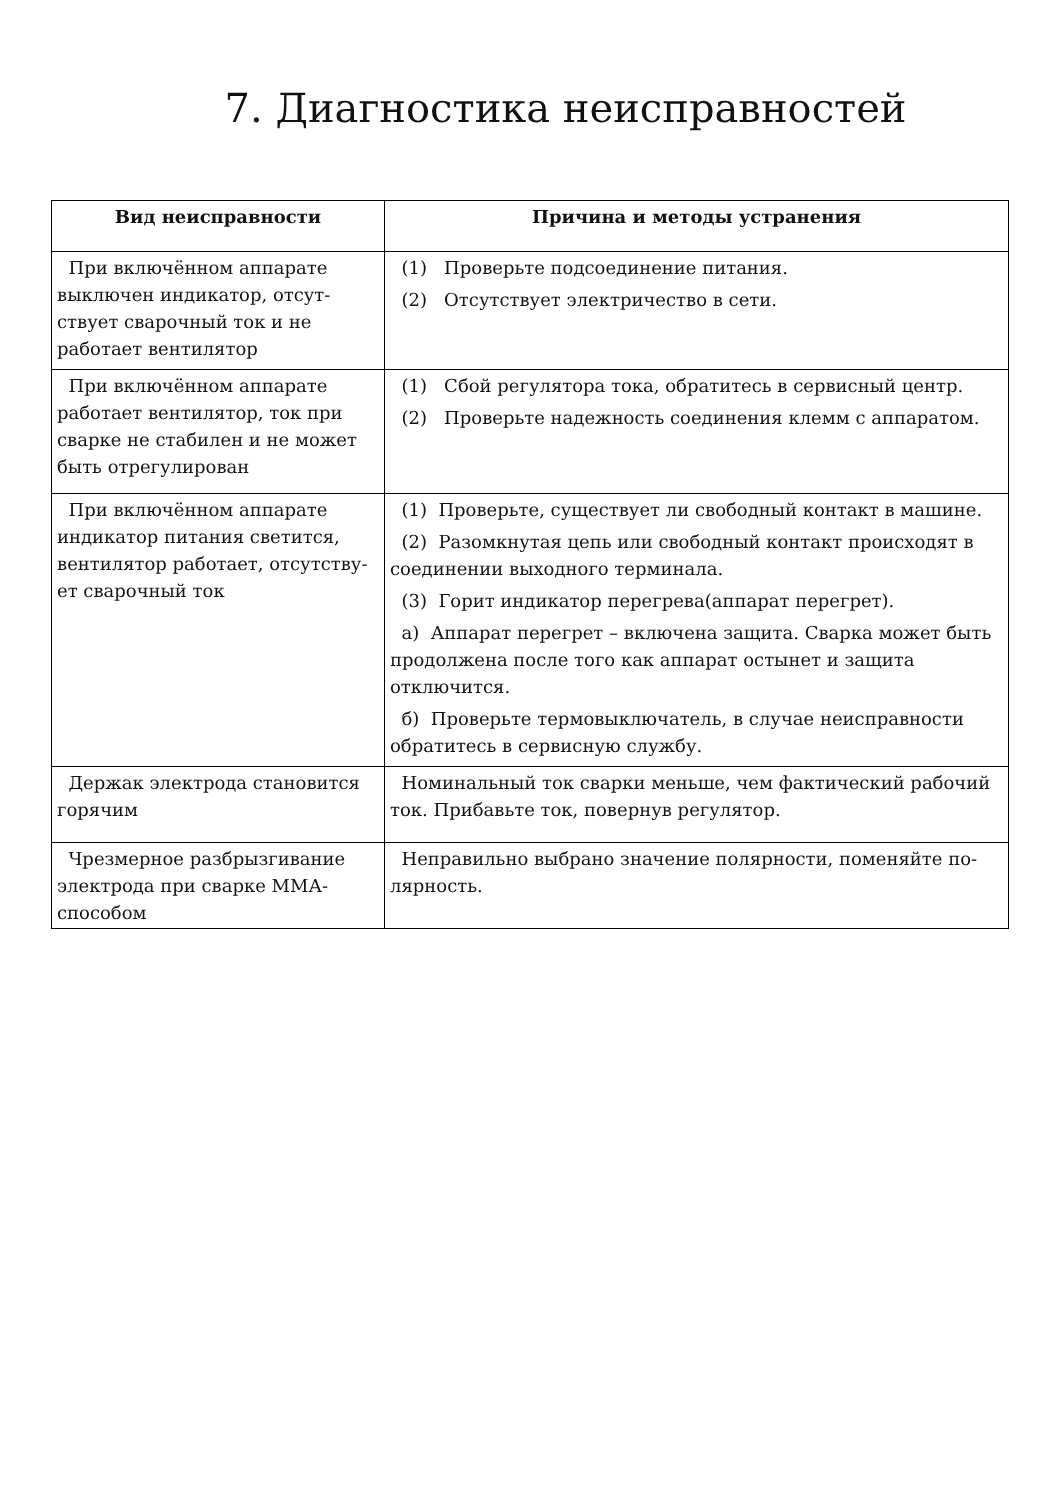7. Диагностика неисправностей
| Вид неисправности | Причина и методы устранения |
| --- | --- |
| При включённом аппарате выключен индикатор, отсут-ствует сварочный ток и не работает вентилятор | (1) Проверьте подсоединение питания. (2) Отсутствует электричество в сети. |
| При включённом аппарате работает вентилятор, ток при сварке не стабилен и не может быть отрегулирован | (1) Сбой регулятора тока, обратитесь в сервисный центр. (2) Проверьте надежность соединения клемм с аппаратом. |
| При включённом аппарате индикатор питания светится, вентилятор работает, отсутству-ет сварочный ток | (1) Проверьте, существует ли свободный контакт в машине. (2) Разомкнутая цепь или свободный контакт происходят в соединении выходного терминала. (3) Горит индикатор перегрева(аппарат перегрет). а) Аппарат перегрет – включена защита. Сварка может быть продолжена после того как аппарат остынет и защита отключится. б) Проверьте термовыключатель, в случае неисправности обратитесь в сервисную службу. |
| Держак электрода становится горячим | Номинальный ток сварки меньше, чем фактический рабочий ток. Прибавьте ток, повернув регулятор. |
| Чрезмерное разбрызгивание электрода при сварке ММА-способом | Неправильно выбрано значение полярности, поменяйте по-лярность. |